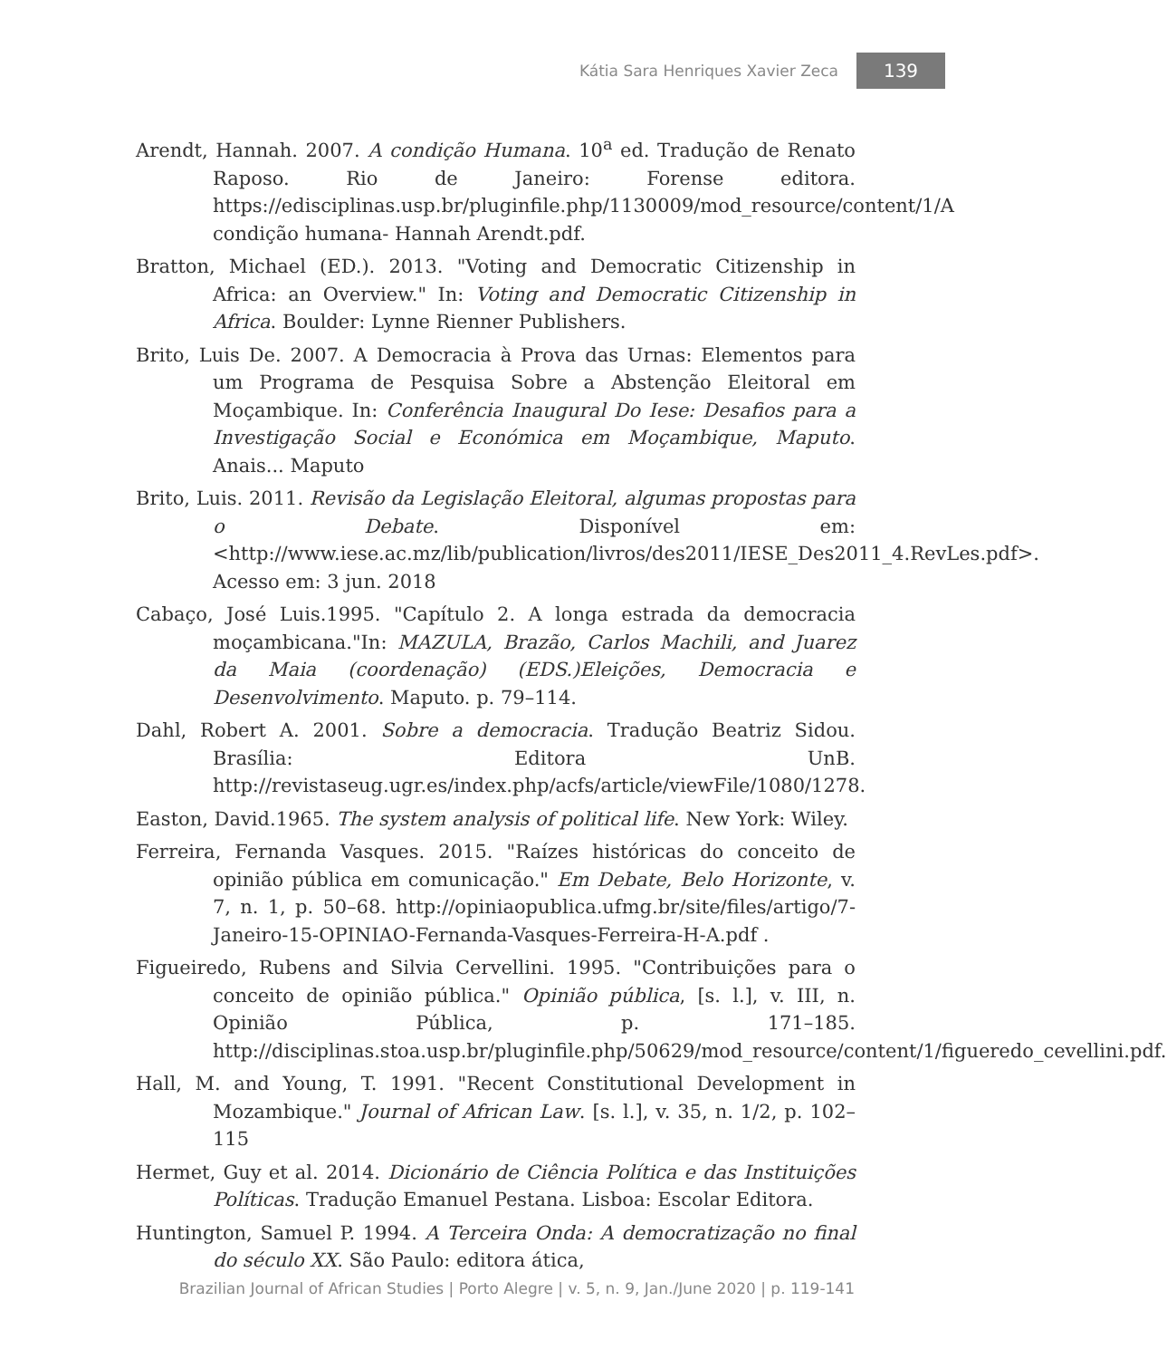Kátia Sara Henriques Xavier Zeca 139
Arendt, Hannah. 2007. A condição Humana. 10<sup>a</sup> ed. Tradução de Renato Raposo. Rio de Janeiro: Forense editora. https://edisciplinas.usp.br/pluginfile.php/1130009/mod_resource/content/1/A condição humana- Hannah Arendt.pdf.
Bratton, Michael (ED.). 2013. "Voting and Democratic Citizenship in Africa: an Overview." In: Voting and Democratic Citizenship in Africa. Boulder: Lynne Rienner Publishers.
Brito, Luis De. 2007. A Democracia à Prova das Urnas: Elementos para um Programa de Pesquisa Sobre a Abstenção Eleitoral em Moçambique. In: Conferência Inaugural Do Iese: Desafios para a Investigação Social e Económica em Moçambique, Maputo. Anais... Maputo
Brito, Luis. 2011. Revisão da Legislação Eleitoral, algumas propostas para o Debate. Disponível em: <http://www.iese.ac.mz/lib/publication/livros/des2011/IESE_Des2011_4.RevLes.pdf>. Acesso em: 3 jun. 2018
Cabaço, José Luis.1995. "Capítulo 2. A longa estrada da democracia moçambicana."In: MAZULA, Brazão, Carlos Machili, and Juarez da Maia (coordenação) (EDS.)Eleições, Democracia e Desenvolvimento. Maputo. p. 79–114.
Dahl, Robert A. 2001. Sobre a democracia. Tradução Beatriz Sidou. Brasília: Editora UnB. http://revistaseug.ugr.es/index.php/acfs/article/viewFile/1080/1278.
Easton, David.1965. The system analysis of political life. New York: Wiley.
Ferreira, Fernanda Vasques. 2015. "Raízes históricas do conceito de opinião pública em comunicação." Em Debate, Belo Horizonte, v. 7, n. 1, p. 50–68. http://opiniaopublica.ufmg.br/site/files/artigo/7-Janeiro-15-OPINIAO-Fernanda-Vasques-Ferreira-H-A.pdf .
Figueiredo, Rubens and Silvia Cervellini. 1995. "Contribuições para o conceito de opinião pública." Opinião pública, [s. l.], v. III, n. Opinião Pública, p. 171–185. http://disciplinas.stoa.usp.br/pluginfile.php/50629/mod_resource/content/1/figueredo_cevellini.pdf.
Hall, M. and Young, T. 1991. "Recent Constitutional Development in Mozambique." Journal of African Law. [s. l.], v. 35, n. 1/2, p. 102–115
Hermet, Guy et al. 2014. Dicionário de Ciência Política e das Instituições Políticas. Tradução Emanuel Pestana. Lisboa: Escolar Editora.
Huntington, Samuel P. 1994. A Terceira Onda: A democratização no final do século XX. São Paulo: editora ática,
Brazilian Journal of African Studies | Porto Alegre | v. 5, n. 9, Jan./June 2020 | p. 119-141